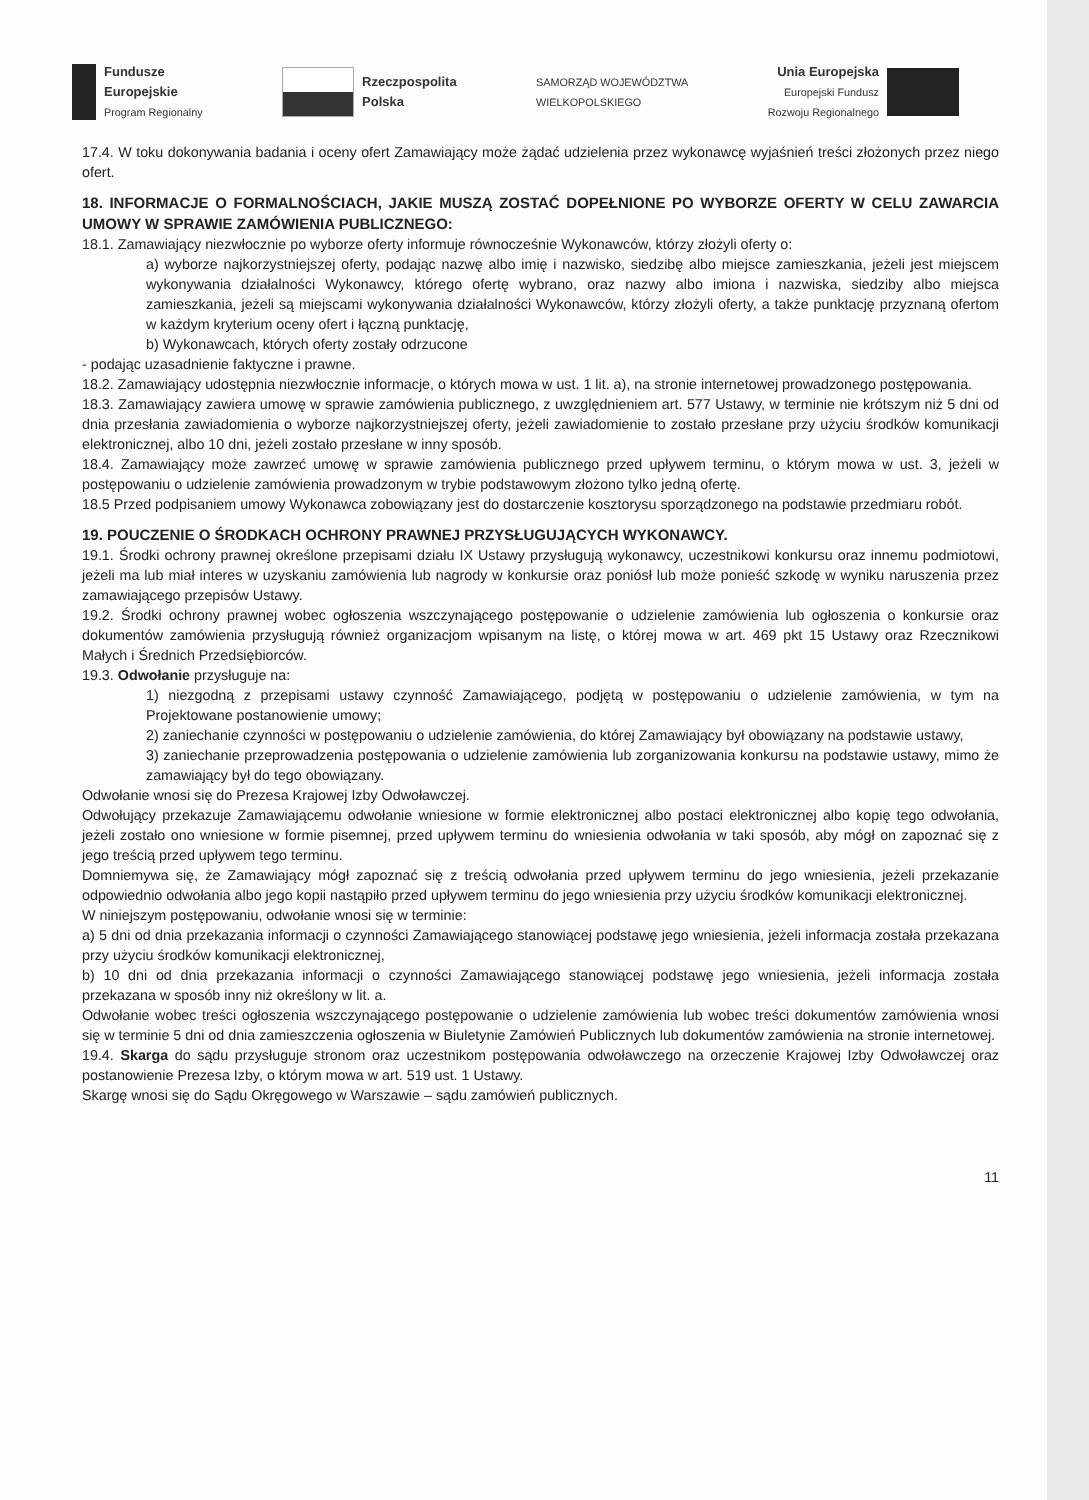Fundusze
Europejskie
Program Regionalny
Rzeczpospolita
Polska
SAMORZĄD WOJEWÓDZTWA
WIELKOPOLSKIEGO
Unia Europejska
Europejski Fundusz
Rozwoju Regionalnego
17.4. W toku dokonywania badania i oceny ofert Zamawiający może żądać udzielenia przez wykonawcę wyjaśnień treści złożonych przez niego ofert.
18. INFORMACJE O FORMALNOŚCIACH, JAKIE MUSZĄ ZOSTAĆ DOPEŁNIONE PO WYBORZE OFERTY W CELU ZAWARCIA UMOWY W SPRAWIE ZAMÓWIENIA PUBLICZNEGO:
18.1. Zamawiający niezwłocznie po wyborze oferty informuje równocześnie Wykonawców, którzy złożyli oferty o:
a) wyborze najkorzystniejszej oferty, podając nazwę albo imię i nazwisko, siedzibę albo miejsce zamieszkania, jeżeli jest miejscem wykonywania działalności Wykonawcy, którego ofertę wybrano, oraz nazwy albo imiona i nazwiska, siedziby albo miejsca zamieszkania, jeżeli są miejscami wykonywania działalności Wykonawców, którzy złożyli oferty, a także punktację przyznaną ofertom w każdym kryterium oceny ofert i łączną punktację,
b) Wykonawcach, których oferty zostały odrzucone
- podając uzasadnienie faktyczne i prawne.
18.2. Zamawiający udostępnia niezwłocznie informacje, o których mowa w ust. 1 lit. a), na stronie internetowej prowadzonego postępowania.
18.3. Zamawiający zawiera umowę w sprawie zamówienia publicznego, z uwzględnieniem art. 577 Ustawy, w terminie nie krótszym niż 5 dni od dnia przesłania zawiadomienia o wyborze najkorzystniejszej oferty, jeżeli zawiadomienie to zostało przesłane przy użyciu środków komunikacji elektronicznej, albo 10 dni, jeżeli zostało przesłane w inny sposób.
18.4. Zamawiający może zawrzeć umowę w sprawie zamówienia publicznego przed upływem terminu, o którym mowa w ust. 3, jeżeli w postępowaniu o udzielenie zamówienia prowadzonym w trybie podstawowym złożono tylko jedną ofertę.
18.5 Przed podpisaniem umowy Wykonawca zobowiązany jest do dostarczenie kosztorysu sporządzonego na podstawie przedmiaru robót.
19. POUCZENIE O ŚRODKACH OCHRONY PRAWNEJ PRZYSŁUGUJĄCYCH WYKONAWCY.
19.1. Środki ochrony prawnej określone przepisami działu IX Ustawy przysługują wykonawcy, uczestnikowi konkursu oraz innemu podmiotowi, jeżeli ma lub miał interes w uzyskaniu zamówienia lub nagrody w konkursie oraz poniósł lub może ponieść szkodę w wyniku naruszenia przez zamawiającego przepisów Ustawy.
19.2. Środki ochrony prawnej wobec ogłoszenia wszczynającego postępowanie o udzielenie zamówienia lub ogłoszenia o konkursie oraz dokumentów zamówienia przysługują również organizacjom wpisanym na listę, o której mowa w art. 469 pkt 15 Ustawy oraz Rzecznikowi Małych i Średnich Przedsiębiorców.
19.3. Odwołanie przysługuje na:
1) niezgodną z przepisami ustawy czynność Zamawiającego, podjętą w postępowaniu o udzielenie zamówienia, w tym na Projektowane postanowienie umowy;
2) zaniechanie czynności w postępowaniu o udzielenie zamówienia, do której Zamawiający był obowiązany na podstawie ustawy,
3) zaniechanie przeprowadzenia postępowania o udzielenie zamówienia lub zorganizowania konkursu na podstawie ustawy, mimo że zamawiający był do tego obowiązany.
Odwołanie wnosi się do Prezesa Krajowej Izby Odwoławczej.
Odwołujący przekazuje Zamawiającemu odwołanie wniesione w formie elektronicznej albo postaci elektronicznej albo kopię tego odwołania, jeżeli zostało ono wniesione w formie pisemnej, przed upływem terminu do wniesienia odwołania w taki sposób, aby mógł on zapoznać się z jego treścią przed upływem tego terminu.
Domniemywa się, że Zamawiający mógł zapoznać się z treścią odwołania przed upływem terminu do jego wniesienia, jeżeli przekazanie odpowiednio odwołania albo jego kopii nastąpiło przed upływem terminu do jego wniesienia przy użyciu środków komunikacji elektronicznej.
W niniejszym postępowaniu, odwołanie wnosi się w terminie:
a) 5 dni od dnia przekazania informacji o czynności Zamawiającego stanowiącej podstawę jego wniesienia, jeżeli informacja została przekazana przy użyciu środków komunikacji elektronicznej,
b) 10 dni od dnia przekazania informacji o czynności Zamawiającego stanowiącej podstawę jego wniesienia, jeżeli informacja została przekazana w sposób inny niż określony w lit. a.
Odwołanie wobec treści ogłoszenia wszczynającego postępowanie o udzielenie zamówienia lub wobec treści dokumentów zamówienia wnosi się w terminie 5 dni od dnia zamieszczenia ogłoszenia w Biuletynie Zamówień Publicznych lub dokumentów zamówienia na stronie internetowej.
19.4. Skarga do sądu przysługuje stronom oraz uczestnikom postępowania odwoławczego na orzeczenie Krajowej Izby Odwoławczej oraz postanowienie Prezesa Izby, o którym mowa w art. 519 ust. 1 Ustawy.
Skargę wnosi się do Sądu Okręgowego w Warszawie – sądu zamówień publicznych.
11